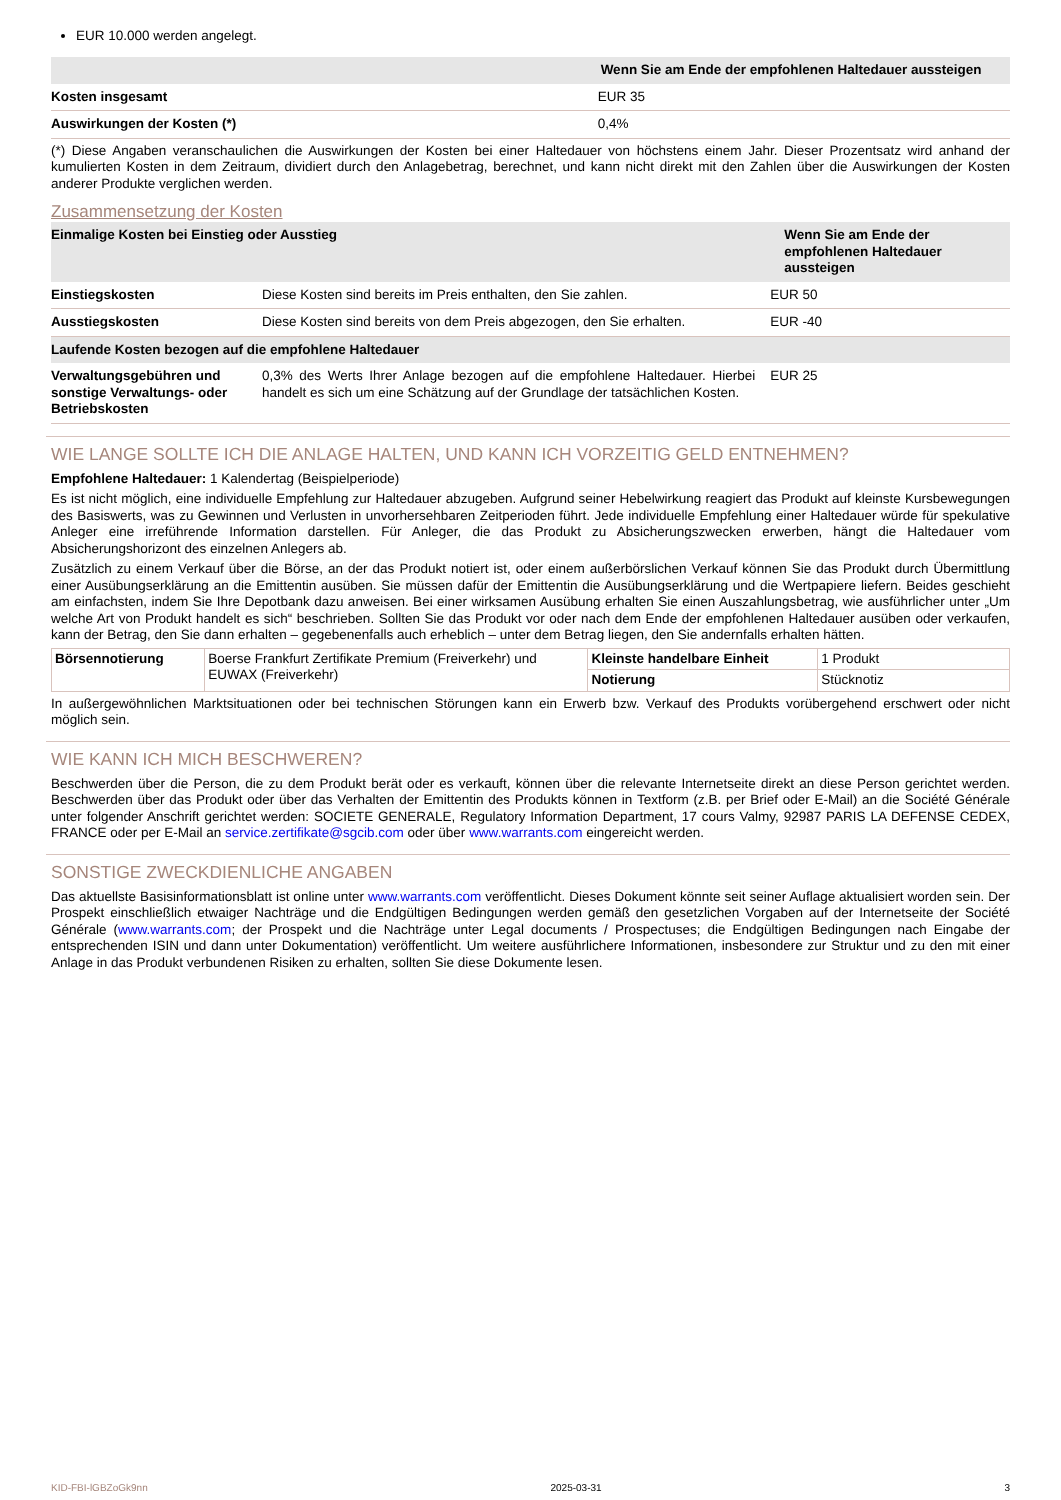EUR 10.000 werden angelegt.
| | Wenn Sie am Ende der empfohlenen Haltedauer aussteigen |
| --- | --- |
| Kosten insgesamt | EUR 35 |
| Auswirkungen der Kosten (*) | 0,4% |
(*) Diese Angaben veranschaulichen die Auswirkungen der Kosten bei einer Haltedauer von höchstens einem Jahr. Dieser Prozentsatz wird anhand der kumulierten Kosten in dem Zeitraum, dividiert durch den Anlagebetrag, berechnet, und kann nicht direkt mit den Zahlen über die Auswirkungen der Kosten anderer Produkte verglichen werden.
Zusammensetzung der Kosten
| Einmalige Kosten bei Einstieg oder Ausstieg | | Wenn Sie am Ende der empfohlenen Haltedauer aussteigen |
| --- | --- | --- |
| Einstiegskosten | Diese Kosten sind bereits im Preis enthalten, den Sie zahlen. | EUR 50 |
| Ausstiegskosten | Diese Kosten sind bereits von dem Preis abgezogen, den Sie erhalten. | EUR -40 |
| Laufende Kosten bezogen auf die empfohlene Haltedauer | | |
| Verwaltungsgebühren und sonstige Verwaltungs- oder Betriebskosten | 0,3% des Werts Ihrer Anlage bezogen auf die empfohlene Haltedauer. Hierbei handelt es sich um eine Schätzung auf der Grundlage der tatsächlichen Kosten. | EUR 25 |
WIE LANGE SOLLTE ICH DIE ANLAGE HALTEN, UND KANN ICH VORZEITIG GELD ENTNEHMEN?
Empfohlene Haltedauer: 1 Kalendertag (Beispielperiode)
Es ist nicht möglich, eine individuelle Empfehlung zur Haltedauer abzugeben. Aufgrund seiner Hebelwirkung reagiert das Produkt auf kleinste Kursbewegungen des Basiswerts, was zu Gewinnen und Verlusten in unvorhersehbaren Zeitperioden führt. Jede individuelle Empfehlung einer Haltedauer würde für spekulative Anleger eine irreführende Information darstellen. Für Anleger, die das Produkt zu Absicherungszwecken erwerben, hängt die Haltedauer vom Absicherungshorizont des einzelnen Anlegers ab.
Zusätzlich zu einem Verkauf über die Börse, an der das Produkt notiert ist, oder einem außerbörslichen Verkauf können Sie das Produkt durch Übermittlung einer Ausübungserklärung an die Emittentin ausüben. Sie müssen dafür der Emittentin die Ausübungserklärung und die Wertpapiere liefern. Beides geschieht am einfachsten, indem Sie Ihre Depotbank dazu anweisen. Bei einer wirksamen Ausübung erhalten Sie einen Auszahlungsbetrag, wie ausführlicher unter „Um welche Art von Produkt handelt es sich“ beschrieben. Sollten Sie das Produkt vor oder nach dem Ende der empfohlenen Haltedauer ausüben oder verkaufen, kann der Betrag, den Sie dann erhalten – gegebenenfalls auch erheblich – unter dem Betrag liegen, den Sie andernfalls erhalten hätten.
| Börsennotierung | Boerse Frankfurt Zertifikate Premium (Freiverkehr) und EUWAX (Freiverkehr) | Kleinste handelbare Einheit | 1 Produkt |
| | | Notierung | Stücknotiz |
In außergewöhnlichen Marktsituationen oder bei technischen Störungen kann ein Erwerb bzw. Verkauf des Produkts vorübergehend erschwert oder nicht möglich sein.
WIE KANN ICH MICH BESCHWEREN?
Beschwerden über die Person, die zu dem Produkt berät oder es verkauft, können über die relevante Internetseite direkt an diese Person gerichtet werden. Beschwerden über das Produkt oder über das Verhalten der Emittentin des Produkts können in Textform (z.B. per Brief oder E-Mail) an die Société Générale unter folgender Anschrift gerichtet werden: SOCIETE GENERALE, Regulatory Information Department, 17 cours Valmy, 92987 PARIS LA DEFENSE CEDEX, FRANCE oder per E-Mail an service.zertifikate@sgcib.com oder über www.warrants.com eingereicht werden.
SONSTIGE ZWECKDIENLICHE ANGABEN
Das aktuellste Basisinformationsblatt ist online unter www.warrants.com veröffentlicht. Dieses Dokument könnte seit seiner Auflage aktualisiert worden sein. Der Prospekt einschließlich etwaiger Nachträge und die Endgültigen Bedingungen werden gemäß den gesetzlichen Vorgaben auf der Internetseite der Société Générale (www.warrants.com; der Prospekt und die Nachträge unter Legal documents / Prospectuses; die Endgültigen Bedingungen nach Eingabe der entsprechenden ISIN und dann unter Dokumentation) veröffentlicht. Um weitere ausführlichere Informationen, insbesondere zur Struktur und zu den mit einer Anlage in das Produkt verbundenen Risiken zu erhalten, sollten Sie diese Dokumente lesen.
KID-FBI-lGBZoGk9nn 2025-03-31 3